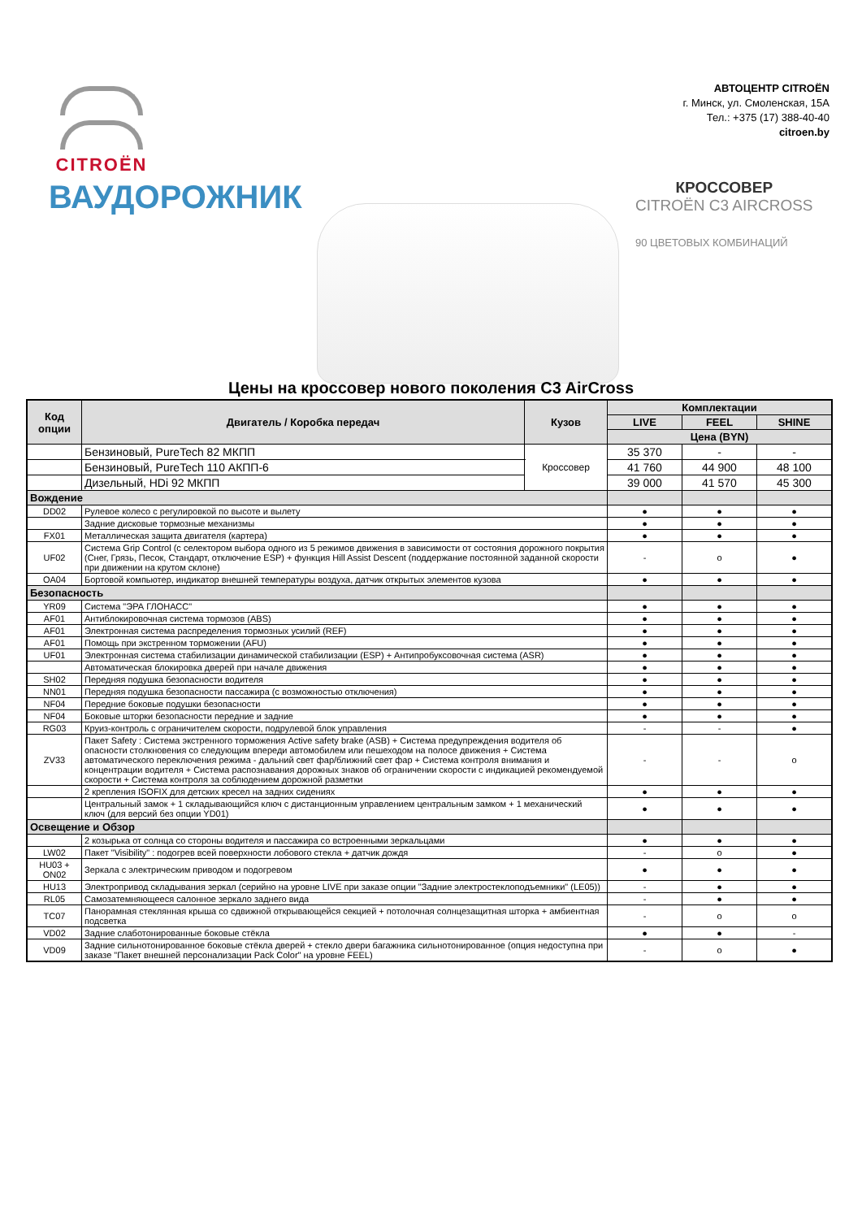CITROËN
АВТОЦЕНТР CITROËN
г. Минск, ул. Смоленская, 15А
Тел.: +375 (17) 388-40-40
citroen.by
ВАУДОРОЖНИК
КРОССОВЕР
CITROËN C3 AIRCROSS
90 ЦВЕТОВЫХ КОМБИНАЦИЙ
Цены на кроссовер нового поколения C3 AirCross
| Код опции | Двигатель / Коробка передач | Кузов | Комплектации | | |
| --- | --- | --- | --- | --- | --- |
| | | | LIVE | FEEL | SHINE |
| | | | Цена (BYN) | | |
| | Бензиновый, PureTech 82 МКПП | Кроссовер | 35 370 | - | - |
| | Бензиновый, PureTech 110 АКПП-6 | | 41 760 | 44 900 | 48 100 |
| | Дизельный, HDi 92 МКПП | | 39 000 | 41 570 | 45 300 |
| Вождение | | | | | |
| DD02 | Рулевое колесо с регулировкой по высоте и вылету | | ● | ● | ● |
| | Задние дисковые тормозные механизмы | | ● | ● | ● |
| FX01 | Металлическая защита двигателя (картера) | | ● | ● | ● |
| UF02 | Система Grip Control (с селектором выбора одного из 5 режимов движения в зависимости от состояния дорожного покрытия (Снег, Грязь, Песок, Стандарт, отключение ESP) + функция Hill Assist Descent (поддержание постоянной заданной скорости при движении на крутом склоне) | | - | o | ● |
| OA04 | Бортовой компьютер, индикатор внешней температуры воздуха, датчик открытых элементов кузова | | ● | ● | ● |
| Безопасность | | | | | |
| YR09 | Система "ЭРА ГЛОНАСС" | | ● | ● | ● |
| AF01 | Антиблокировочная система тормозов (ABS) | | ● | ● | ● |
| AF01 | Электронная система распределения тормозных усилий (REF) | | ● | ● | ● |
| AF01 | Помощь при экстренном торможении (AFU) | | ● | ● | ● |
| UF01 | Электронная система стабилизации динамической стабилизации (ESP) + Антипробуксовочная система (ASR) | | ● | ● | ● |
| | Автоматическая блокировка дверей при начале движения | | ● | ● | ● |
| SH02 | Передняя подушка безопасности водителя | | ● | ● | ● |
| NN01 | Передняя подушка безопасности пассажира (с возможностью отключения) | | ● | ● | ● |
| NF04 | Передние боковые подушки безопасности | | ● | ● | ● |
| NF04 | Боковые шторки безопасности передние и задние | | ● | ● | ● |
| RG03 | Круиз-контроль с ограничителем скорости, подрулевой блок управления | | - | - | ● |
| ZV33 | Пакет Safety : Система экстренного торможения Active safety brake (ASB) + Система предупреждения водителя об опасности столкновения со следующим впереди автомобилем или пешеходом на полосе движения + Система автоматического переключения режима - дальний свет фар/ближний свет фар + Система контроля внимания и концентрации водителя + Система распознавания дорожных знаков об ограничении скорости с индикацией рекомендуемой скорости + Система контроля за соблюдением дорожной разметки | | - | - | o |
| | 2 крепления ISOFIX для детских кресел на задних сидениях | | ● | ● | ● |
| | Центральный замок + 1 складывающийся ключ с дистанционным управлением центральным замком + 1 механический ключ (для версий без опции YD01) | | ● | ● | ● |
| Освещение и Обзор | | | | | |
| | 2 козырька от солнца со стороны водителя и пассажира со встроенными зеркальцами | | ● | ● | ● |
| LW02 | Пакет "Visibility" : подогрев всей поверхности лобового стекла + датчик дождя | | - | o | ● |
| HU03 + ON02 | Зеркала с электрическим приводом и подогревом | | ● | ● | ● |
| HU13 | Электропривод складывания зеркал (серийно на уровне LIVE при заказе опции "Задние электростеклоподъемники" (LE05)) | | - | ● | ● |
| RL05 | Самозатемняющееся салонное зеркало заднего вида | | - | ● | ● |
| TC07 | Панорамная стеклянная крыша со сдвижной открывающейся секцией + потолочная солнцезащитная шторка + амбиентная подсветка | | - | o | o |
| VD02 | Задние слаботонированные боковые стёкла | | ● | ● | - |
| VD09 | Задние сильнотонированное боковые стёкла дверей + стекло двери багажника сильнотонированное (опция недоступна при заказе "Пакет внешней персонализации Pack Color" на уровне FEEL) | | - | o | ● |